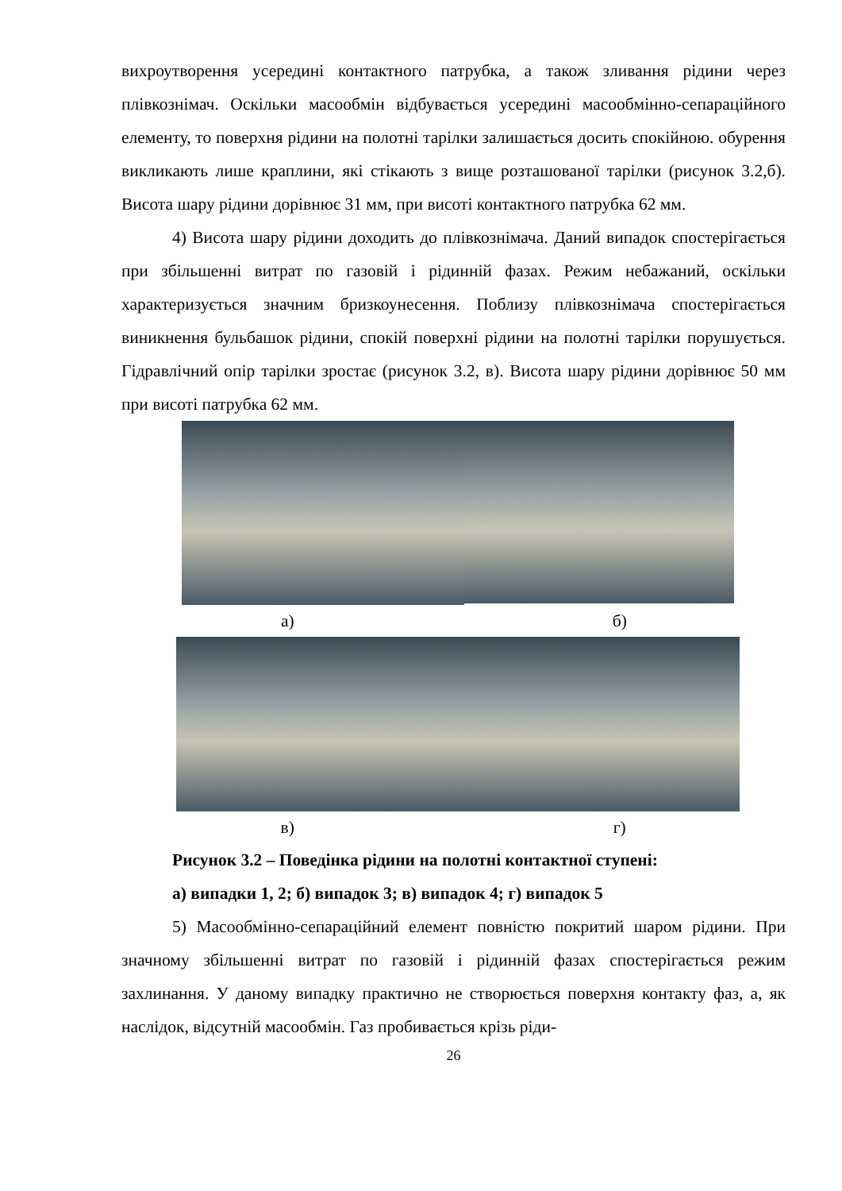вихроутворення усередині контактного патрубка, а також зливання рідини через плівкознімач. Оскільки масообмін відбувається усередині масообмін­но-сепараційного елементу, то поверхня рідини на полотні тарілки залиша­ється досить спокійною. обурення викликають лише краплини, які стікають з вище розташованої тарілки (рисунок 3.2,б). Висота шару рідини дорівнює 31 мм, при висоті контактного патрубка 62 мм.
4) Висота шару рідини доходить до плівкознімача. Даний випадок спо­стерігається при збільшенні витрат по газовій і рідинній фазах. Режим неба­жаний, оскільки характеризується значним бризкоунесення. Поблизу плівко­знімача спостерігається виникнення бульбашок рідини, спокій поверхні рі­дини на полотні тарілки порушується. Гідравлічний опір тарілки зростає (ри­сунок 3.2, в). Висота шару рідини дорівнює 50 мм при висоті патрубка 62 мм.
а) б)
в) г)
Рисунок 3.2 – Поведінка рідини на полотні контактної ступені:
а) випадки 1, 2; б) випадок 3; в) випадок 4; г) випадок 5
5) Масообмінно-сепараційний елемент повністю покритий шаром ріди­ни. При значному збільшенні витрат по газовій і рідинній фазах спостерігаєть­ся режим захлинання. У даному випадку практично не створюється поверхня контакту фаз, а, як наслідок, відсутній масообмін. Газ пробивається крізь ріди-
26